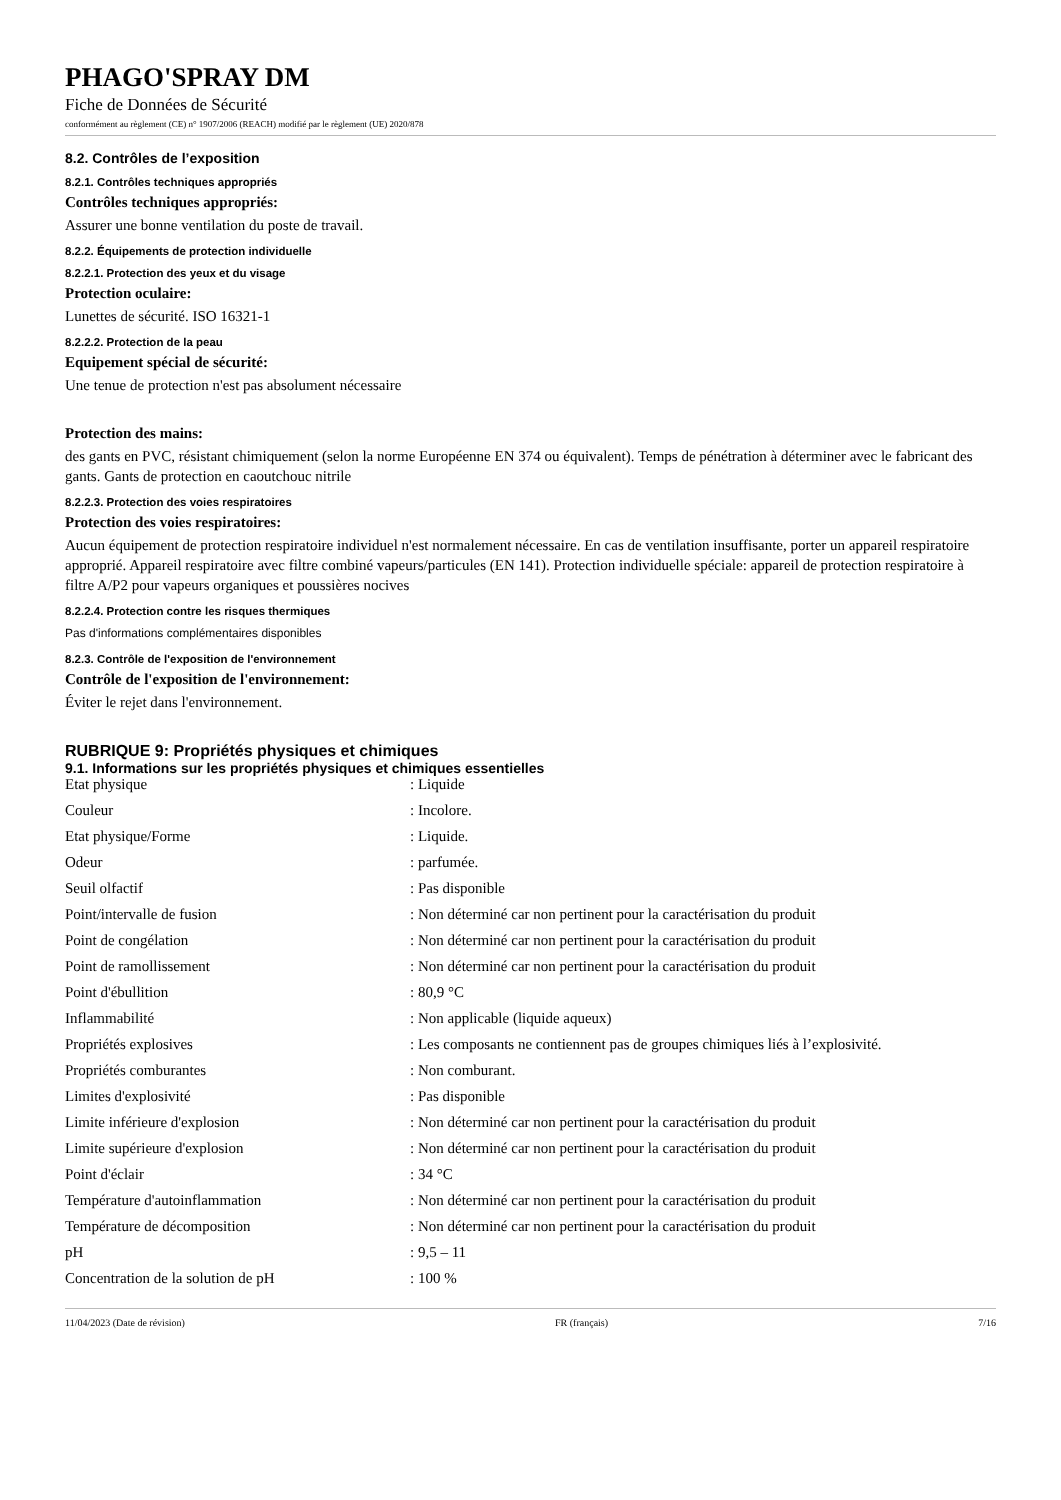PHAGO'SPRAY DM
Fiche de Données de Sécurité
conformément au règlement (CE) n° 1907/2006 (REACH) modifié par le règlement (UE) 2020/878
8.2. Contrôles de l’exposition
8.2.1. Contrôles techniques appropriés
Contrôles techniques appropriés:
Assurer une bonne ventilation du poste de travail.
8.2.2. Équipements de protection individuelle
8.2.2.1. Protection des yeux et du visage
Protection oculaire:
Lunettes de sécurité. ISO 16321-1
8.2.2.2. Protection de la peau
Equipement spécial de sécurité:
Une tenue de protection n'est pas absolument nécessaire
Protection des mains:
des gants en PVC, résistant chimiquement (selon la norme Européenne EN 374 ou équivalent). Temps de pénétration à déterminer avec le fabricant des gants. Gants de protection en caoutchouc nitrile
8.2.2.3. Protection des voies respiratoires
Protection des voies respiratoires:
Aucun équipement de protection respiratoire individuel n'est normalement nécessaire. En cas de ventilation insuffisante, porter un appareil respiratoire approprié. Appareil respiratoire avec filtre combiné vapeurs/particules (EN 141). Protection individuelle spéciale: appareil de protection respiratoire à filtre A/P2 pour vapeurs organiques et poussières nocives
8.2.2.4. Protection contre les risques thermiques
Pas d'informations complémentaires disponibles
8.2.3. Contrôle de l'exposition de l'environnement
Contrôle de l'exposition de l'environnement:
Éviter le rejet dans l'environnement.
RUBRIQUE 9: Propriétés physiques et chimiques
9.1. Informations sur les propriétés physiques et chimiques essentielles
| Etat physique | : Liquide |
| Couleur | : Incolore. |
| Etat physique/Forme | : Liquide. |
| Odeur | : parfumée. |
| Seuil olfactif | : Pas disponible |
| Point/intervalle de fusion | : Non déterminé car non pertinent pour la caractérisation du produit |
| Point de congélation | : Non déterminé car non pertinent pour la caractérisation du produit |
| Point de ramollissement | : Non déterminé car non pertinent pour la caractérisation du produit |
| Point d'ébullition | : 80,9 °C |
| Inflammabilité | : Non applicable (liquide aqueux) |
| Propriétés explosives | : Les composants ne contiennent pas de groupes chimiques liés à l’explosivité. |
| Propriétés comburantes | : Non comburant. |
| Limites d'explosivité | : Pas disponible |
| Limite inférieure d'explosion | : Non déterminé car non pertinent pour la caractérisation du produit |
| Limite supérieure d'explosion | : Non déterminé car non pertinent pour la caractérisation du produit |
| Point d'éclair | : 34 °C |
| Température d'autoinflammation | : Non déterminé car non pertinent pour la caractérisation du produit |
| Température de décomposition | : Non déterminé car non pertinent pour la caractérisation du produit |
| pH | : 9,5 – 11 |
| Concentration de la solution de pH | : 100 % |
11/04/2023 (Date de révision) FR (français) 7/16